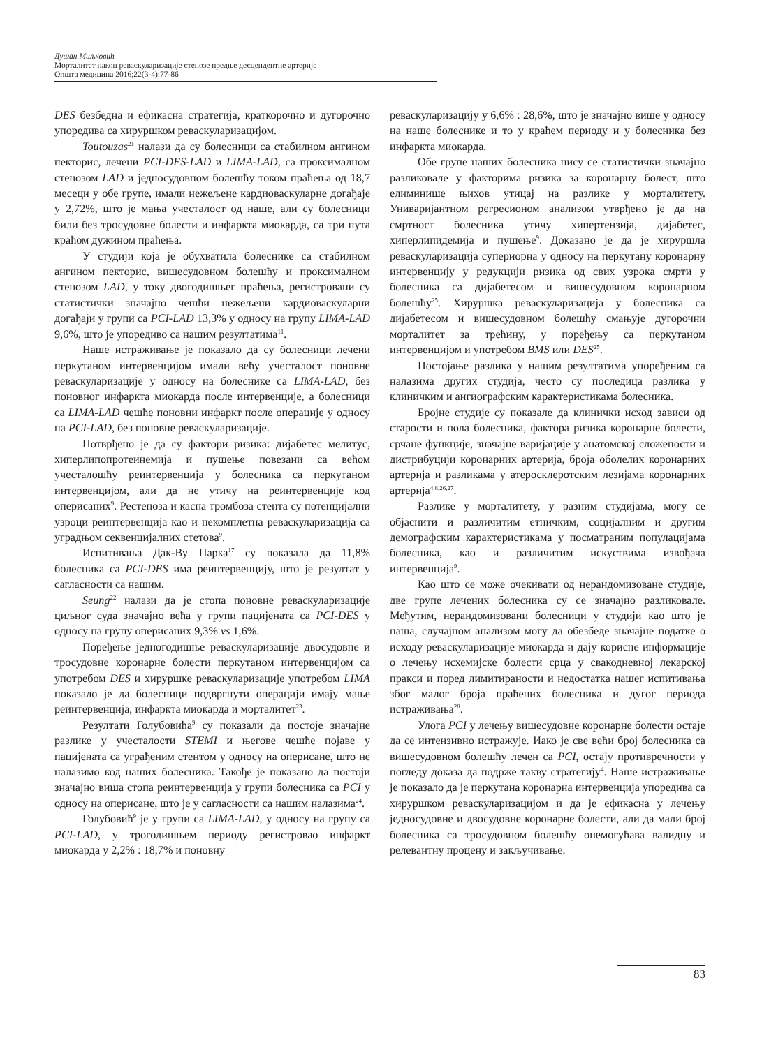Душан Миљковић
Морталитет након реваскуларизације стенозе предње десцендентне артерије
Општа медицина 2016;22(3-4):77-86
DES безбедна и ефикасна стратегија, краткорочно и дугорочно упоредива са хируршком реваскуларизацијом.
Toutouzas<sup>21</sup> налази да су болесници са стабилном ангином пекторис, лечени PCI-DES-LAD и LIMA-LAD, са проксималном стенозом LAD и једносудовном болешћу током праћења од 18,7 месеци у обе групе, имали нежељене кардиоваскуларне догађаје у 2,72%, што је мања учесталост од наше, али су болесници били без тросудовне болести и инфаркта миокарда, са три пута краћом дужином праћења.
У студији која је обухватила болеснике са стабилном ангином пекторис, вишесудовном болешћу и проксималном стенозом LAD, у току двогодишњег праћења, регистровани су статистички значајно чешћи нежељени кардиоваскуларни догађаји у групи са PCI-LAD 13,3% у односу на групу LIMA-LAD 9,6%, што је упоредиво са нашим резултатима<sup>11</sup>.
Наше истраживање је показало да су болесници лечени перкутаном интервенцијом имали већу учесталост поновне реваскуларизације у односу на болеснике са LIMA-LAD, без поновног инфаркта миокарда после интервенције, а болесници са LIMA-LAD чешће поновни инфаркт после операције у односу на PCI-LAD, без поновне реваскуларизације.
Потврђено је да су фактори ризика: дијабетес мелитус, хиперлипопротеинемија и пушење повезани са већом учесталошћу реинтервенција у болесника са перкутаном интервенцијом, али да не утичу на реинтервенције код оперисаних<sup>9</sup>. Рестеноза и касна тромбоза стента су потенцијални узроци реинтервенција као и некомплетна реваскуларизација са уградњом секвенцијалних стетова<sup>9</sup>.
Испитивања Дак-Ву Парка<sup>17</sup> су показала да 11,8% болесника са PCI-DES има реинтервенцију, што је резултат у сагласности са нашим.
Seung<sup>22</sup> налази да је стопа поновне реваскуларизације циљног суда значајно већа у групи пацијената са PCI-DES у односу на групу оперисаних 9,3% vs 1,6%.
Поређење једногодишње реваскуларизације двосудовне и тросудовне коронарне болести перкутаном интервенцијом са употребом DES и хируршке реваскуларизације употребом LIMA показало је да болесници подвргнути операцији имају мање реинтервенција, инфаркта миокарда и морталитет<sup>23</sup>.
Резултати Голубовића<sup>9</sup> су показали да постоје значајне разлике у учесталости STEMI и његове чешће појаве у пацијената са уграђеним стентом у односу на оперисане, што не налазимо код наших болесника. Такође је показано да постоји значајно виша стопа реинтервенција у групи болесника са PCI у односу на оперисане, што је у сагласности са нашим налазима<sup>24</sup>.
Голубовић<sup>9</sup> је у групи са LIMA-LAD, у односу на групу са PCI-LAD, у трогодишњем периоду регистровао инфаркт миокарда у 2,2% : 18,7% и поновну
реваскуларизацију у 6,6% : 28,6%, што је значајно више у односу на наше болеснике и то у краћем периоду и у болесника без инфаркта миокарда.
Обе групе наших болесника нису се статистички значајно разликовале у факторима ризика за коронарну болест, што елиминише њихов утицај на разлике у морталитету. Униваријантном регресионом анализом утврђено је да на смртност болесника утичу хипертензија, дијабетес, хиперлипидемија и пушење<sup>9</sup>. Доказано је да је хируршла реваскуларизација супериорна у односу на перкутану коронарну интервенцију у редукцији ризика од свих узрока смрти у болесника са дијабетесом и вишесудовном коронарном болешћу<sup>25</sup>. Хируршка реваскуларизација у болесника са дијабетесом и вишесудовном болешћу смањује дугорочни морталитет за трећину, у поређењу са перкутаном интервенцијом и употребом BMS или DES<sup>25</sup>.
Постојање разлика у нашим резултатима упоређеним са налазима других студија, често су последица разлика у клиничким и ангиографским карактеристикама болесника.
Бројне студије су показале да клинички исход зависи од старости и пола болесника, фактора ризика коронарне болести, срчане функције, значајне варијације у анатомској сложености и дистрибуцији коронарних артерија, броја оболелих коронарних артерија и разликама у атеросклеротским лезијама коронарних артерија<sup>4,8,26,27</sup>.
Разлике у морталитету, у разним студијама, могу се објаснити и различитим етничким, социјалним и другим демографским карактеристикама у посматраним популацијама болесника, као и различитим искуствима извођача интервенција<sup>9</sup>.
Као што се може очекивати од нерандомизоване студије, две групе лечених болесника су се значајно разликовале. Међутим, нерандомизовани болесници у студији као што је наша, случајном анализом могу да обезбеде значајне податке о исходу реваскуларизације миокарда и дају корисне информације о лечењу исхемијске болести срца у свакодневној лекарској пракси и поред лимитираности и недостатка нашег испитивања због малог броја праћених болесника и дугог периода истраживања<sup>28</sup>.
Улога PCI у лечењу вишесудовне коронарне болести остаје да се интензивно истражује. Иако је све већи број болесника са вишесудовном болешћу лечен са PCI, остају противречности у погледу доказа да подрже такву стратегију<sup>4</sup>. Наше истраживање је показало да је перкутана коронарна интервенција упоредива са хируршком реваскуларизацијом и да је ефикасна у лечењу једносудовне и двосудовне коронарне болести, али да мали број болесника са тросудовном болешћу онемогућава валидну и релевантну процену и закључивање.
83